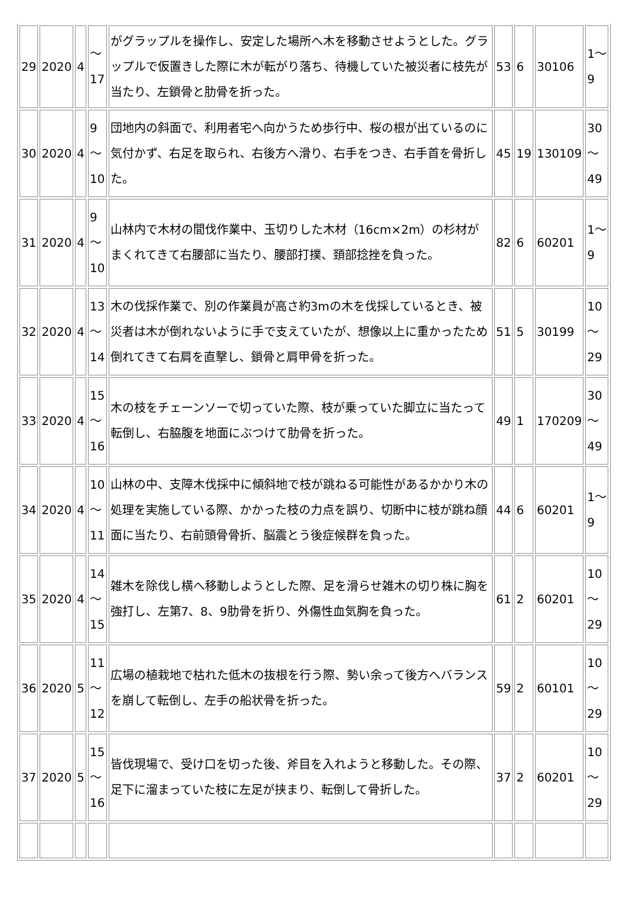| 29 | 2020 | 4 | 〜 17 | がグラップルを操作し、安定した場所へ木を移動させようとした。グラップルで仮置きした際に木が転がり落ち、待機していた被災者に枝先が当たり、左鎖骨と肋骨を折った。 | 53 | 6 | 30106 | 1〜 9 |
| 30 | 2020 | 4 | 9 〜 10 | 団地内の斜面で、利用者宅へ向かうため歩行中、桜の根が出ているのに気付かず、右足を取られ、右後方へ滑り、右手をつき、右手首を骨折した。 | 45 | 19 | 130109 | 30 〜 49 |
| 31 | 2020 | 4 | 9 〜 10 | 山林内で木材の間伐作業中、玉切りした木材（16cm×2m）の杉材がまくれてきて右腰部に当たり、腰部打撲、頚部捻挫を負った。 | 82 | 6 | 60201 | 1〜 9 |
| 32 | 2020 | 4 | 13 〜 14 | 木の伐採作業で、別の作業員が高さ約3mの木を伐採しているとき、被災者は木が倒れないように手で支えていたが、想像以上に重かったため倒れてきて右肩を直撃し、鎖骨と肩甲骨を折った。 | 51 | 5 | 30199 | 10 〜 29 |
| 33 | 2020 | 4 | 15 〜 16 | 木の枝をチェーンソーで切っていた際、枝が乗っていた脚立に当たって転倒し、右脇腹を地面にぶつけて肋骨を折った。 | 49 | 1 | 170209 | 30 〜 49 |
| 34 | 2020 | 4 | 10 〜 11 | 山林の中、支障木伐採中に傾斜地で枝が跳ねる可能性があるかかり木の処理を実施している際、かかった枝の力点を誤り、切断中に枝が跳ね顔面に当たり、右前頭骨骨折、脳震とう後症候群を負った。 | 44 | 6 | 60201 | 1〜 9 |
| 35 | 2020 | 4 | 14 〜 15 | 雑木を除伐し横へ移動しようとした際、足を滑らせ雑木の切り株に胸を強打し、左第7、8、9肋骨を折り、外傷性血気胸を負った。 | 61 | 2 | 60201 | 10 〜 29 |
| 36 | 2020 | 5 | 11 〜 12 | 広場の植栽地で枯れた低木の抜根を行う際、勢い余って後方へバランスを崩して転倒し、左手の船状骨を折った。 | 59 | 2 | 60101 | 10 〜 29 |
| 37 | 2020 | 5 | 15 〜 16 | 皆伐現場で、受け口を切った後、斧目を入れようと移動した。その際、足下に溜まっていた枝に左足が挟まり、転倒して骨折した。 | 37 | 2 | 60201 | 10 〜 29 |